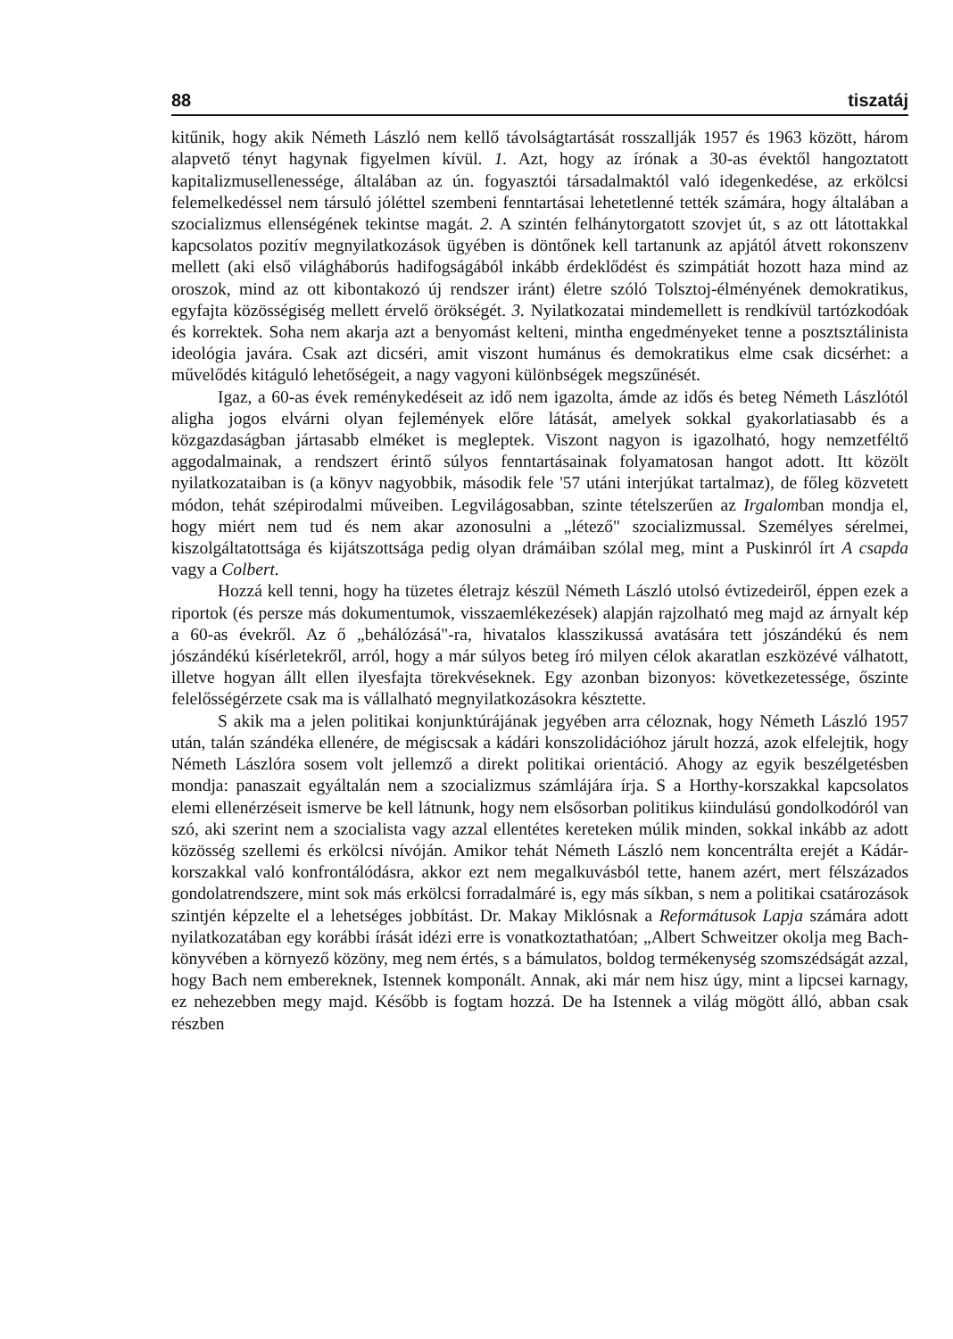88 tiszatáj
kitűnik, hogy akik Németh László nem kellő távolságtartását rosszallják 1957 és 1963 között, három alapvető tényt hagynak figyelmen kívül. 1. Azt, hogy az írónak a 30-as évektől hangoztatott kapitalizmusellenessége, általában az ún. fogyasztói társadalmaktól való idegenkedése, az erkölcsi felemelkedéssel nem társuló jóléttel szembeni fenntartásai lehetetlenné tették számára, hogy általában a szocializmus ellenségének tekintse magát. 2. A szintén felhánytorgatott szovjet út, s az ott látottakkal kapcsolatos pozitív megnyilatkozások ügyében is döntőnek kell tartanunk az apjától átvett rokonszenv mellett (aki első világháborús hadifogságából inkább érdeklődést és szimpátiát hozott haza mind az oroszok, mind az ott kibontakozó új rendszer iránt) életre szóló Tolsztoj-élményének demokratikus, egyfajta közösségiség mellett érvelő örökségét. 3. Nyilatkozatai mindemellett is rendkívül tartózkodóak és korrektek. Soha nem akarja azt a benyomást kelteni, mintha engedményeket tenne a posztsztálinista ideológia javára. Csak azt dicséri, amit viszont humánus és demokratikus elme csak dicsérhet: a művelődés kitáguló lehetőségeit, a nagy vagyoni különbségek megszűnését.
Igaz, a 60-as évek reménykedéseit az idő nem igazolta, ámde az idős és beteg Németh Lászlótól aligha jogos elvárni olyan fejlemények előre látását, amelyek sokkal gyakorlatiasabb és a közgazdaságban jártasabb elméket is megleptek. Viszont nagyon is igazolható, hogy nemzetféltő aggodalmainak, a rendszert érintő súlyos fenntartásainak folyamatosan hangot adott. Itt közölt nyilatkozataiban is (a könyv nagyobbik, második fele '57 utáni interjúkat tartalmaz), de főleg közvetett módon, tehát szépirodalmi műveiben. Legvilágosabban, szinte tételszerűen az Irgalomban mondja el, hogy miért nem tud és nem akar azonosulni a „létező" szocializmussal. Személyes sérelmei, kiszolgáltatottsága és kijátszottsága pedig olyan drámáiban szólal meg, mint a Puskinról írt A csapda vagy a Colbert.
Hozzá kell tenni, hogy ha tüzetes életrajz készül Németh László utolsó évtizedeiről, éppen ezek a riportok (és persze más dokumentumok, visszaemlékezések) alapján rajzolható meg majd az árnyalt kép a 60-as évekről. Az ő „behálózásá"-ra, hivatalos klasszikussá avatására tett jószándékú és nem jószándékú kísérletekről, arról, hogy a már súlyos beteg író milyen célok akaratlan eszközévé válhatott, illetve hogyan állt ellen ilyesfajta törekvéseknek. Egy azonban bizonyos: következetessége, őszinte felelősségérzete csak ma is vállalható megnyilatkozásokra késztette.
S akik ma a jelen politikai konjunktúrájának jegyében arra céloznak, hogy Németh László 1957 után, talán szándéka ellenére, de mégiscsak a kádári konszolidációhoz járult hozzá, azok elfelejtik, hogy Németh Lászlóra sosem volt jellemző a direkt politikai orientáció. Ahogy az egyik beszélgetésben mondja: panaszait egyáltalán nem a szocializmus számlájára írja. S a Horthy-korszakkal kapcsolatos elemi ellenérzéseit ismerve be kell látnunk, hogy nem elsősorban politikus kiindulású gondolkodóról van szó, aki szerint nem a szocialista vagy azzal ellentétes kereteken múlik minden, sokkal inkább az adott közösség szellemi és erkölcsi nívóján. Amikor tehát Németh László nem koncentrálta erejét a Kádár-korszakkal való konfrontálódásra, akkor ezt nem megalkuvásból tette, hanem azért, mert félszázados gondolatrendszere, mint sok más erkölcsi forradalmáré is, egy más síkban, s nem a politikai csatározások szintjén képzelte el a lehetséges jobbítást. Dr. Makay Miklósnak a Reformátusok Lapja számára adott nyilatkozatában egy korábbi írását idézi erre is vonatkoztathatóan; „Albert Schweitzer okolja meg Bach-könyvében a környező közöny, meg nem értés, s a bámulatos, boldog termékenység szomszédságát azzal, hogy Bach nem embereknek, Istennek komponált. Annak, aki már nem hisz úgy, mint a lipcsei karnagy, ez nehezebben megy majd. Később is fogtam hozzá. De ha Istennek a világ mögött álló, abban csak részben